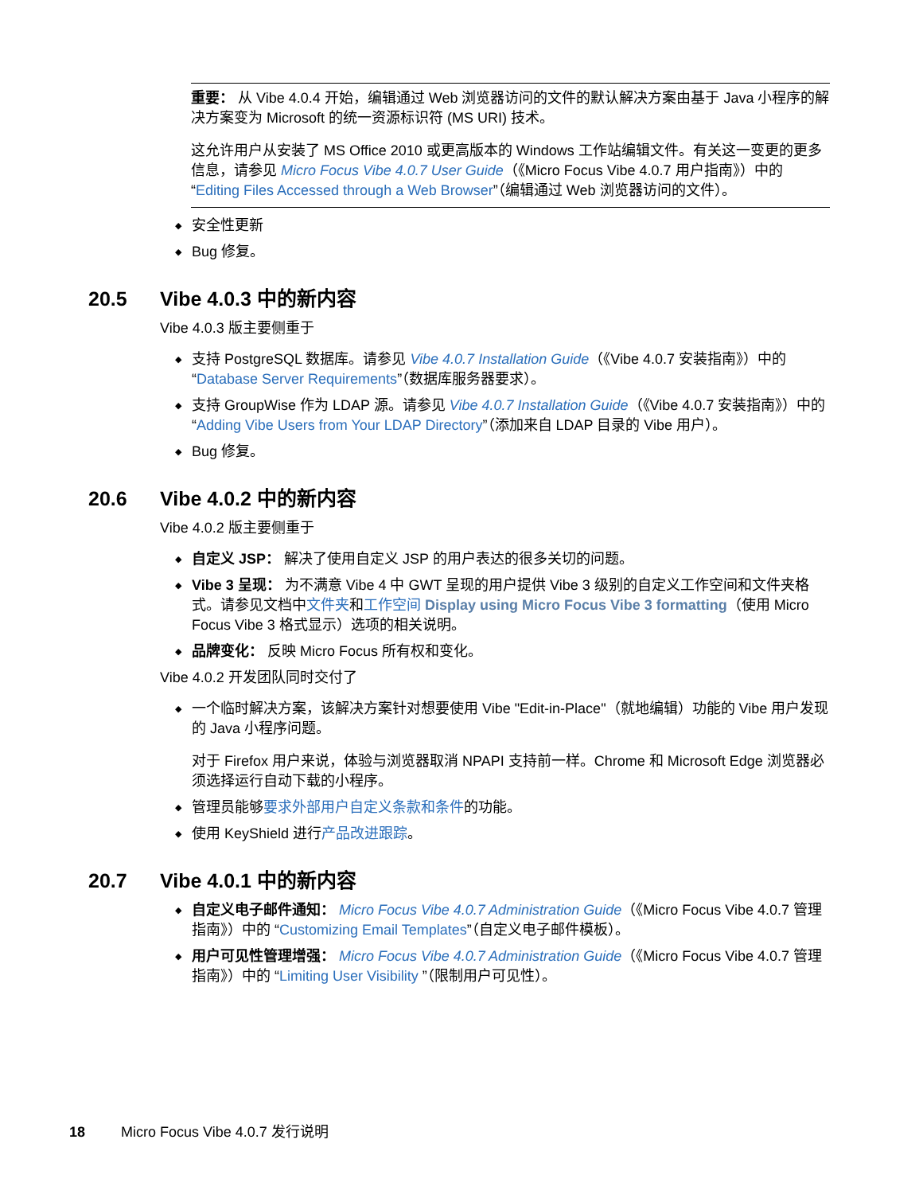重要： 从 Vibe 4.0.4 开始，编辑通过 Web 浏览器访问的文件的默认解决方案由基于 Java 小程序的解决方案变为 Microsoft 的统一资源标识符 (MS URI) 技术。
这允许用户从安装了 MS Office 2010 或更高版本的 Windows 工作站编辑文件。有关这一变更的更多信息，请参见 Micro Focus Vibe 4.0.7 User Guide（《Micro Focus Vibe 4.0.7 用户指南》）中的 “Editing Files Accessed through a Web Browser”（编辑通过 Web 浏览器访问的文件）。
◆ 安全性更新
◆ Bug 修复。
20.5 Vibe 4.0.3 中的新内容
Vibe 4.0.3 版主要侧重于
◆ 支持 PostgreSQL 数据库。请参见 Vibe 4.0.7 Installation Guide（《Vibe 4.0.7 安装指南》）中的 “Database Server Requirements”（数据库服务器要求）。
◆ 支持 GroupWise 作为 LDAP 源。请参见 Vibe 4.0.7 Installation Guide（《Vibe 4.0.7 安装指南》）中的 “Adding Vibe Users from Your LDAP Directory”（添加来自 LDAP 目录的 Vibe 用户）。
◆ Bug 修复。
20.6 Vibe 4.0.2 中的新内容
Vibe 4.0.2 版主要侧重于
◆ 自定义 JSP： 解决了使用自定义 JSP 的用户表达的很多关切的问题。
◆ Vibe 3 呈现： 为不满意 Vibe 4 中 GWT 呈现的用户提供 Vibe 3 级别的自定义工作空间和文件夹格式。请参见文档中文件夹和工作空间 Display using Micro Focus Vibe 3 formatting（使用 Micro Focus Vibe 3 格式显示）选项的相关说明。
◆ 品牌变化： 反映 Micro Focus 所有权和变化。
Vibe 4.0.2 开发团队同时交付了
◆ 一个临时解决方案，该解决方案针对想要使用 Vibe "Edit-in-Place"（就地编辑）功能的 Vibe 用户发现的 Java 小程序问题。
对于 Firefox 用户来说，体验与浏览器取消 NPAPI 支持前一样。Chrome 和 Microsoft Edge 浏览器必须选择运行自动下载的小程序。
◆ 管理员能够要求外部用户自定义条款和条件的功能。
◆ 使用 KeyShield 进行产品改进跟踪。
20.7 Vibe 4.0.1 中的新内容
◆ 自定义电子邮件通知： Micro Focus Vibe 4.0.7 Administration Guide（《Micro Focus Vibe 4.0.7 管理指南》）中的 “Customizing Email Templates”（自定义电子邮件模板）。
◆ 用户可见性管理增强： Micro Focus Vibe 4.0.7 Administration Guide（《Micro Focus Vibe 4.0.7 管理指南》）中的 “Limiting User Visibility ”（限制用户可见性）。
18 Micro Focus Vibe 4.0.7 发行说明